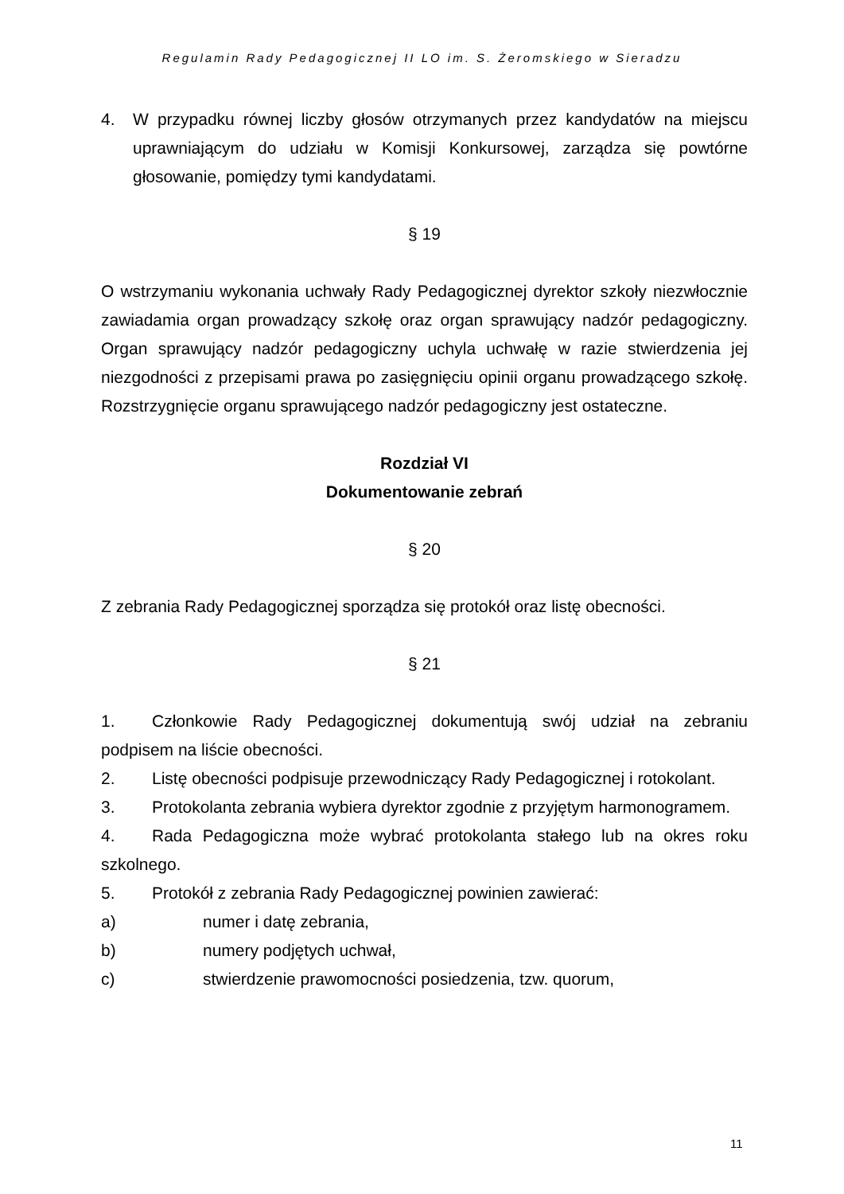Regulamin Rady Pedagogicznej II LO im. S. Żeromskiego w Sieradzu
4. W przypadku równej liczby głosów otrzymanych przez kandydatów na miejscu uprawniającym do udziału w Komisji Konkursowej, zarządza się powtórne głosowanie, pomiędzy tymi kandydatami.
§ 19
O wstrzymaniu wykonania uchwały Rady Pedagogicznej dyrektor szkoły niezwłocznie zawiadamia organ prowadzący szkołę oraz organ sprawujący nadzór pedagogiczny. Organ sprawujący nadzór pedagogiczny uchyla uchwałę w razie stwierdzenia jej niezgodności z przepisami prawa po zasięgnięciu opinii organu prowadzącego szkołę. Rozstrzygnięcie organu sprawującego nadzór pedagogiczny jest ostateczne.
Rozdział VI
Dokumentowanie zebrań
§ 20
Z zebrania Rady Pedagogicznej sporządza się protokół oraz listę obecności.
§ 21
1. Członkowie Rady Pedagogicznej dokumentują swój udział na zebraniu podpisem na liście obecności.
2. Listę obecności podpisuje przewodniczący Rady Pedagogicznej i rotokolant.
3. Protokolanta zebrania wybiera dyrektor zgodnie z przyjętym harmonogramem.
4. Rada Pedagogiczna może wybrać protokolanta stałego lub na okres roku szkolnego.
5. Protokół z zebrania Rady Pedagogicznej powinien zawierać:
a) numer i datę zebrania,
b) numery podjętych uchwał,
c) stwierdzenie prawomocności posiedzenia, tzw. quorum,
11